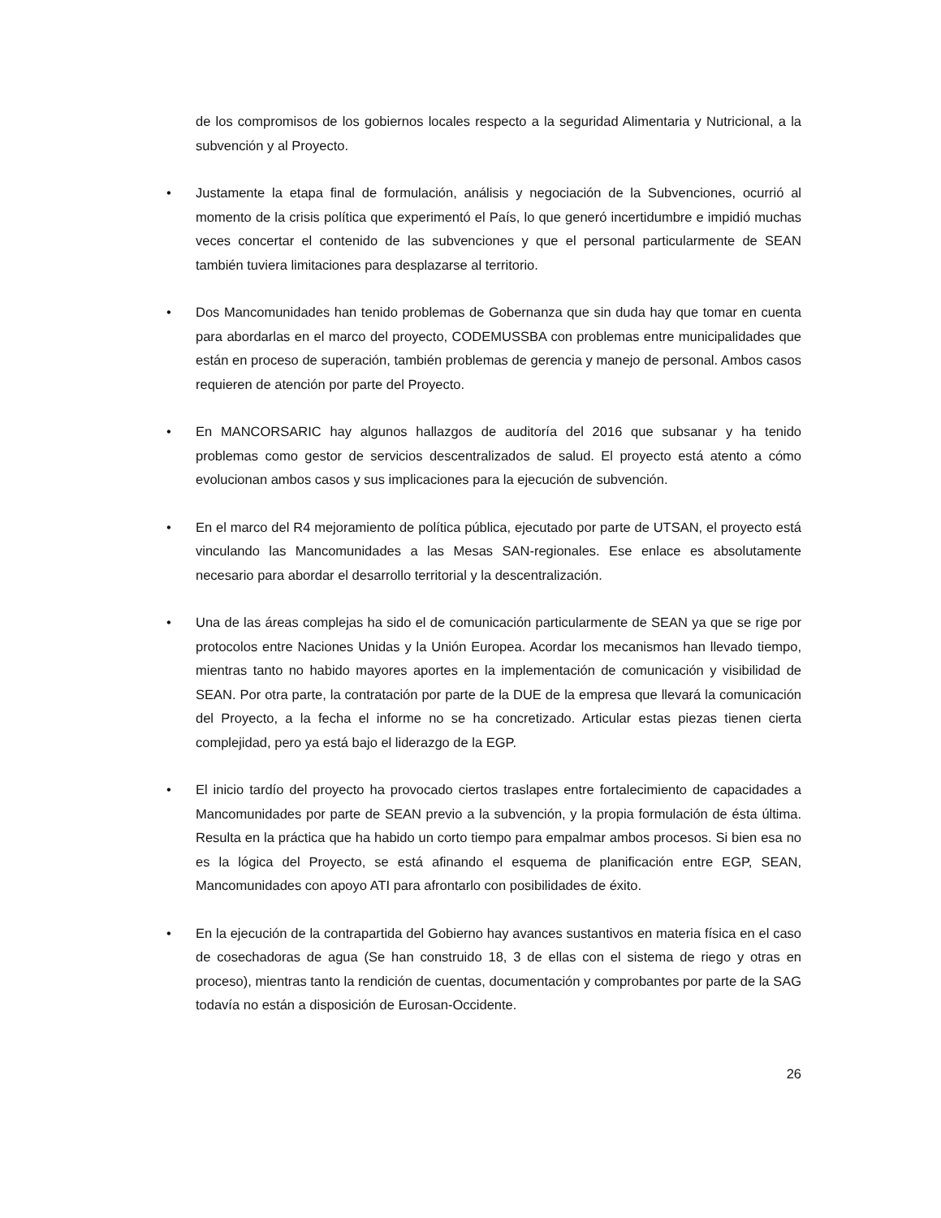de los compromisos de los gobiernos locales respecto a la seguridad Alimentaria y Nutricional, a la subvención y al Proyecto.
• Justamente la etapa final de formulación, análisis y negociación de la Subvenciones, ocurrió al momento de la crisis política que experimentó el País, lo que generó incertidumbre e impidió muchas veces concertar el contenido de las subvenciones y que el personal particularmente de SEAN también tuviera limitaciones para desplazarse al territorio.
• Dos Mancomunidades han tenido problemas de Gobernanza que sin duda hay que tomar en cuenta para abordarlas en el marco del proyecto, CODEMUSSBA con problemas entre municipalidades que están en proceso de superación, también problemas de gerencia y manejo de personal. Ambos casos requieren de atención por parte del Proyecto.
• En MANCORSARIC hay algunos hallazgos de auditoría del 2016 que subsanar y ha tenido problemas como gestor de servicios descentralizados de salud. El proyecto está atento a cómo evolucionan ambos casos y sus implicaciones para la ejecución de subvención.
• En el marco del R4 mejoramiento de política pública, ejecutado por parte de UTSAN, el proyecto está vinculando las Mancomunidades a las Mesas SAN-regionales. Ese enlace es absolutamente necesario para abordar el desarrollo territorial y la descentralización.
• Una de las áreas complejas ha sido el de comunicación particularmente de SEAN ya que se rige por protocolos entre Naciones Unidas y la Unión Europea. Acordar los mecanismos han llevado tiempo, mientras tanto no habido mayores aportes en la implementación de comunicación y visibilidad de SEAN. Por otra parte, la contratación por parte de la DUE de la empresa que llevará la comunicación del Proyecto, a la fecha el informe no se ha concretizado. Articular estas piezas tienen cierta complejidad, pero ya está bajo el liderazgo de la EGP.
• El inicio tardío del proyecto ha provocado ciertos traslapes entre fortalecimiento de capacidades a Mancomunidades por parte de SEAN previo a la subvención, y la propia formulación de ésta última. Resulta en la práctica que ha habido un corto tiempo para empalmar ambos procesos. Si bien esa no es la lógica del Proyecto, se está afinando el esquema de planificación entre EGP, SEAN, Mancomunidades con apoyo ATI para afrontarlo con posibilidades de éxito.
• En la ejecución de la contrapartida del Gobierno hay avances sustantivos en materia física en el caso de cosechadoras de agua (Se han construido 18, 3 de ellas con el sistema de riego y otras en proceso), mientras tanto la rendición de cuentas, documentación y comprobantes por parte de la SAG todavía no están a disposición de Eurosan-Occidente.
26